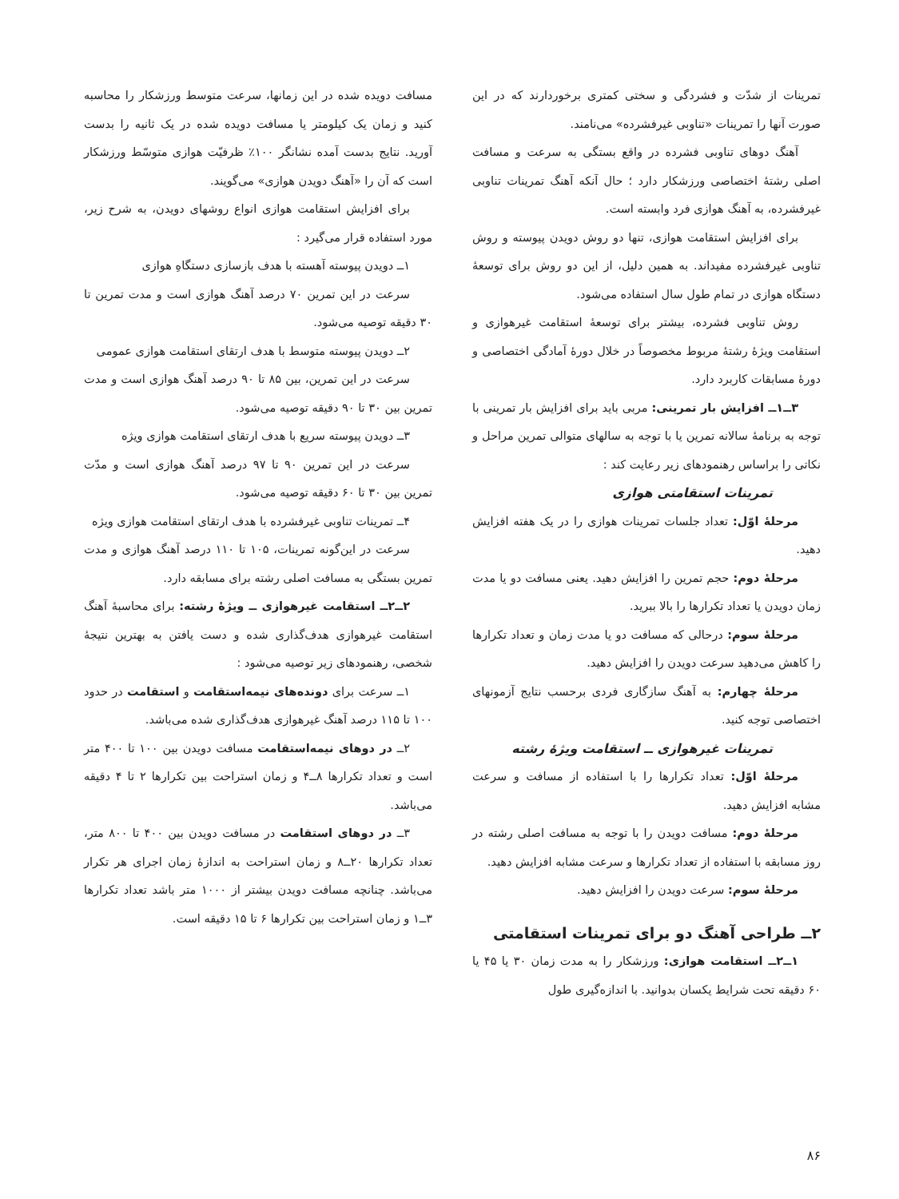تمرینات از شدّت و فشردگی و سختی کمتری برخوردارند که در این صورت آنها را تمرینات «تناوبی غیرفشرده» می‌نامند.
آهنگ دوهای تناوبی فشرده در واقع بستگی به سرعت و مسافت اصلی رشتهٔ اختصاصی ورزشکار دارد ؛ حال آنکه آهنگ تمرینات تناوبی غیرفشرده، به آهنگ هوازی فرد وابسته است.
برای افزایش استقامت هوازی، تنها دو روش دویدن پیوسته و روش تناوبی غیرفشرده مفیداند. به همین دلیل، از این دو روش برای توسعهٔ دستگاه هوازی در تمام طول سال استفاده می‌شود.
روش تناوبی فشرده، بیشتر برای توسعهٔ استقامت غیرهوازی و استقامت ویژهٔ رشتهٔ مربوط مخصوصاً در خلال دورهٔ آمادگی اختصاصی و دورهٔ مسابقات کاربرد دارد.
۳ــ۱ــ افزایش بار تمرینی: مربی باید برای افزایش بار تمرینی با توجه به برنامهٔ سالانه تمرین یا با توجه به سالهای متوالی تمرین مراحل و نکاتی را براساس رهنمودهای زیر رعایت کند :
تمرینات استقامتی هوازی
مرحلهٔ اوّل: تعداد جلسات تمرینات هوازی را در یک هفته افزایش دهید.
مرحلهٔ دوم: حجم تمرین را افزایش دهید. یعنی مسافت دو یا مدت زمان دویدن یا تعداد تکرارها را بالا ببرید.
مرحلهٔ سوم: درحالی که مسافت دو یا مدت زمان و تعداد تکرارها را کاهش می‌دهید سرعت دویدن را افزایش دهید.
مرحلهٔ چهارم: به آهنگ سازگاری فردی برحسب نتایج آزمونهای اختصاصی توجه کنید.
تمرینات غیرهوازی ــ استقامت ویژهٔ رشته
مرحلهٔ اوّل: تعداد تکرارها را با استفاده از مسافت و سرعت مشابه افزایش دهید.
مرحلهٔ دوم: مسافت دویدن را با توجه به مسافت اصلی رشته در روز مسابقه با استفاده از تعداد تکرارها و سرعت مشابه افزایش دهید.
مرحلهٔ سوم: سرعت دویدن را افزایش دهید.
۲ــ طراحی آهنگ دو برای تمرینات استقامتی
۱ــ۲ــ استقامت هوازی: ورزشکار را به مدت زمان ۳۰ یا ۴۵ یا ۶۰ دقیقه تحت شرایط یکسان بدوانید. با اندازه‌گیری طول
مسافت دویده شده در این زمانها، سرعت متوسط ورزشکار را محاسبه کنید و زمان یک کیلومتر یا مسافت دویده شده در یک ثانیه را بدست آورید. نتایج بدست آمده نشانگر ۱۰۰٪ ظرفیّت هوازی متوسّط ورزشکار است که آن را «آهنگ دویدن هوازی» می‌گویند.
برای افزایش استقامت هوازی انواع روشهای دویدن، به شرح زیر، مورد استفاده قرار می‌گیرد :
۱ــ دویدن پیوسته آهسته با هدف بازسازی دستگاهِ هوازی
سرعت در این تمرین ۷۰ درصد آهنگ هوازی است و مدت تمرین تا ۳۰ دقیقه توصیه می‌شود.
۲ــ دویدن پیوسته متوسط با هدف ارتقای استقامت هوازی عمومی
سرعت در این تمرین، بین ۸۵ تا ۹۰ درصد آهنگ هوازی است و مدت تمرین بین ۳۰ تا ۹۰ دقیقه توصیه می‌شود.
۳ــ دویدن پیوسته سریع با هدف ارتقای استقامت هوازی ویژه
سرعت در این تمرین ۹۰ تا ۹۷ درصد آهنگ هوازی است و مدّت تمرین بین ۳۰ تا ۶۰ دقیقه توصیه می‌شود.
۴ــ تمرینات تناوبی غیرفشرده با هدف ارتقای استقامت هوازی ویژه
سرعت در این‌گونه تمرینات، ۱۰۵ تا ۱۱۰ درصد آهنگ هوازی و مدت تمرین بستگی به مسافت اصلی رشته برای مسابقه دارد.
۲ــ۲ــ استقامت غیرهوازی ــ ویژهٔ رشته: برای محاسبهٔ آهنگ استقامت غیرهوازی هدف‌گذاری شده و دست یافتن به بهترین نتیجهٔ شخصی، رهنمودهای زیر توصیه می‌شود :
۱ــ سرعت برای دونده‌های نیمه‌استقامت و استقامت در حدود ۱۰۰ تا ۱۱۵ درصد آهنگ غیرهوازی هدف‌گذاری شده می‌باشد.
۲ــ در دوهای نیمه‌استقامت مسافت دویدن بین ۱۰۰ تا ۴۰۰ متر است و تعداد تکرارها ۸ــ۴ و زمان استراحت بین تکرارها ۲ تا ۴ دقیقه می‌باشد.
۳ــ در دوهای استقامت در مسافت دویدن بین ۴۰۰ تا ۸۰۰ متر، تعداد تکرارها ۲۰ــ۸ و زمان استراحت به اندازهٔ زمان اجرای هر تکرار می‌باشد. چنانچه مسافت دویدن بیشتر از ۱۰۰۰ متر باشد تعداد تکرارها ۳ــ۱ و زمان استراحت بین تکرارها ۶ تا ۱۵ دقیقه است.
۸۶